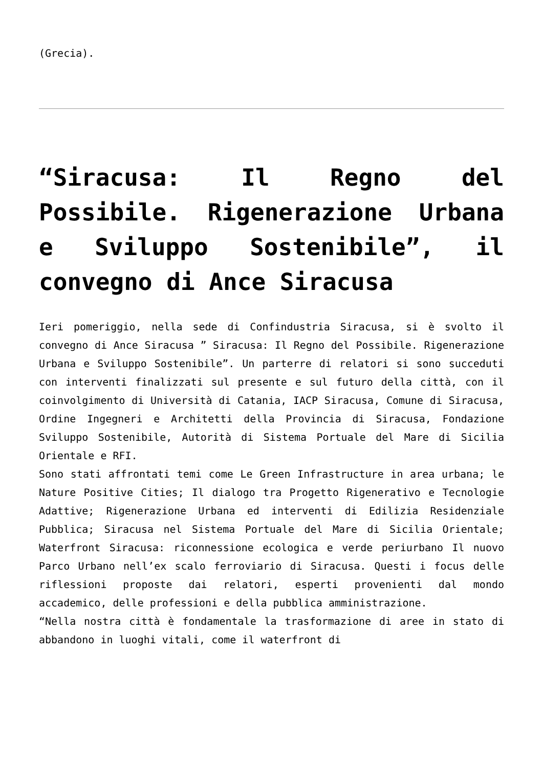(Grecia).
“Siracusa: Il Regno del Possibile. Rigenerazione Urbana e Sviluppo Sostenibile”, il convegno di Ance Siracusa
Ieri pomeriggio, nella sede di Confindustria Siracusa, si è svolto il convegno di Ance Siracusa ” Siracusa: Il Regno del Possibile. Rigenerazione Urbana e Sviluppo Sostenibile”. Un parterre di relatori si sono succeduti con interventi finalizzati sul presente e sul futuro della città, con il coinvolgimento di Università di Catania, IACP Siracusa, Comune di Siracusa, Ordine Ingegneri e Architetti della Provincia di Siracusa, Fondazione Sviluppo Sostenibile, Autorità di Sistema Portuale del Mare di Sicilia Orientale e RFI.
Sono stati affrontati temi come Le Green Infrastructure in area urbana; le Nature Positive Cities; Il dialogo tra Progetto Rigenerativo e Tecnologie Adattive; Rigenerazione Urbana ed interventi di Edilizia Residenziale Pubblica; Siracusa nel Sistema Portuale del Mare di Sicilia Orientale; Waterfront Siracusa: riconnessione ecologica e verde periurbano Il nuovo Parco Urbano nell’ex scalo ferroviario di Siracusa. Questi i focus delle riflessioni proposte dai relatori, esperti provenienti dal mondo accademico, delle professioni e della pubblica amministrazione.
“Nella nostra città è fondamentale la trasformazione di aree in stato di abbandono in luoghi vitali, come il waterfront di